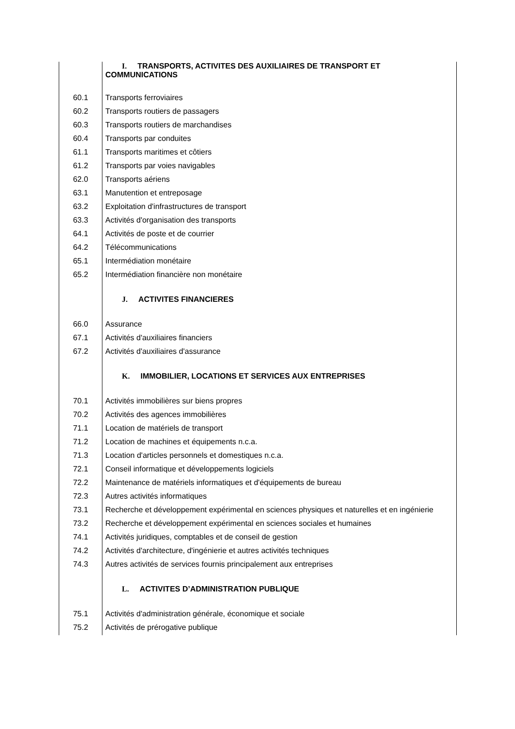| | I. TRANSPORTS, ACTIVITES DES AUXILIAIRES DE TRANSPORT ET COMMUNICATIONS |
| 60.1 | Transports ferroviaires |
| 60.2 | Transports routiers de passagers |
| 60.3 | Transports routiers de marchandises |
| 60.4 | Transports par conduites |
| 61.1 | Transports maritimes et côtiers |
| 61.2 | Transports par voies navigables |
| 62.0 | Transports aériens |
| 63.1 | Manutention et entreposage |
| 63.2 | Exploitation d'infrastructures de transport |
| 63.3 | Activités d'organisation des transports |
| 64.1 | Activités de poste et de courrier |
| 64.2 | Télécommunications |
| 65.1 | Intermédiation monétaire |
| 65.2 | Intermédiation financière non monétaire |
| | J. ACTIVITES FINANCIERES |
| 66.0 | Assurance |
| 67.1 | Activités d'auxiliaires financiers |
| 67.2 | Activités d'auxiliaires d'assurance |
| | K. IMMOBILIER, LOCATIONS ET SERVICES AUX ENTREPRISES |
| 70.1 | Activités immobilières sur biens propres |
| 70.2 | Activités des agences immobilières |
| 71.1 | Location de matériels de transport |
| 71.2 | Location de machines et équipements n.c.a. |
| 71.3 | Location d'articles personnels et domestiques n.c.a. |
| 72.1 | Conseil informatique et développements logiciels |
| 72.2 | Maintenance de matériels informatiques et d'équipements de bureau |
| 72.3 | Autres activités informatiques |
| 73.1 | Recherche et développement expérimental en sciences physiques et naturelles et en ingénierie |
| 73.2 | Recherche et développement expérimental en sciences sociales et humaines |
| 74.1 | Activités juridiques, comptables et de conseil de gestion |
| 74.2 | Activités d'architecture, d'ingénierie et autres activités techniques |
| 74.3 | Autres activités de services fournis principalement aux entreprises |
| | L. ACTIVITES D’ADMINISTRATION PUBLIQUE |
| 75.1 | Activités d'administration générale, économique et sociale |
| 75.2 | Activités de prérogative publique |